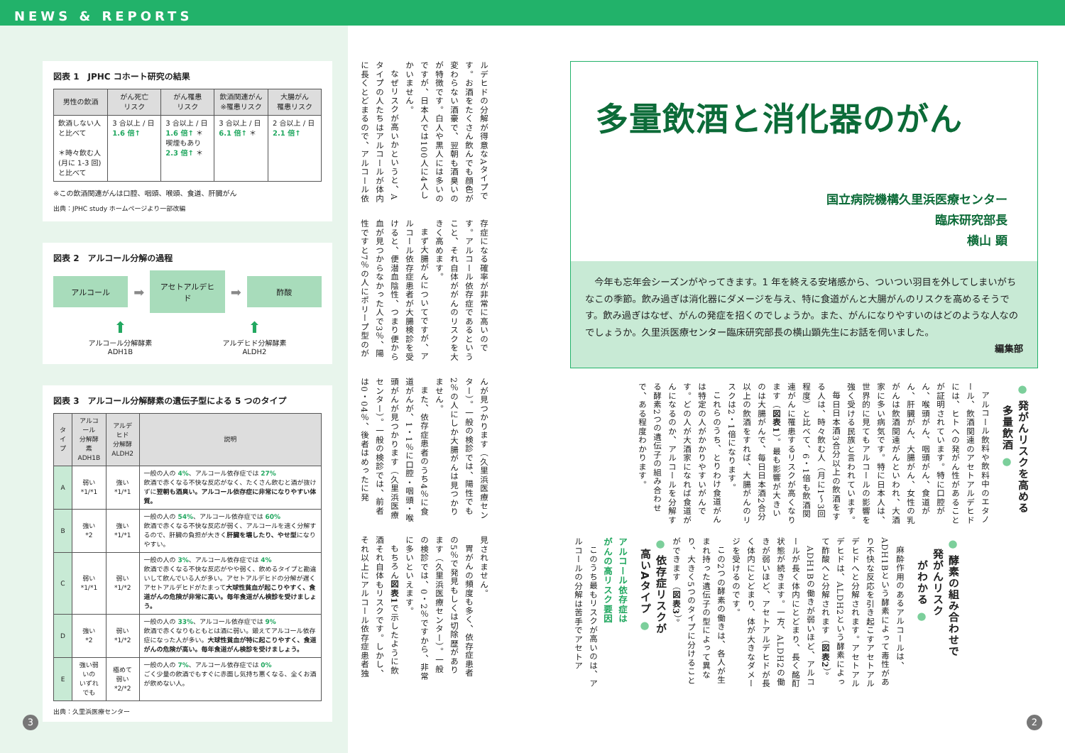NEWS & REPORTS
多量飲酒と消化器のがん
国立病院機構久里浜医療センター
臨床研究部長
横山 顕
　今年も忘年会シーズンがやってきます。1 年を終える安堵感から、ついつい羽目を外してしまいがちなこの季節。飲み過ぎは消化器にダメージを与え、特に食道がんと大腸がんのリスクを高めるそうです。飲み過ぎはなぜ、がんの発症を招くのでしょうか。また、がんになりやすいのはどのような人なのでしょうか。久里浜医療センター臨床研究部長の横山顕先生にお話を伺いました。
編集部
● 発がんリスクを高める
　　多量飲酒 ●
アルコール飲料や飲料中のエタノール、飲酒関連のアセトアルデヒドには、ヒトへの発がん性があることが証明されています。特に口腔がん、喉頭がん、咽頭がん、食道がん、肝臓がん、大腸がん、女性の乳がんは飲酒関連がんといわれ、大酒家に多い病気です。特に日本人は、世界的に見てもアルコールの影響を強く受ける民族と言われています。
毎日日本酒3合分以上の飲酒をする人は、時々飲む人（月に1～3回程度）と比べて、6・1倍も飲酒関連がんに罹患するリスクが高くなります（図表1）。最も影響が大きいのは大腸がんで、毎日日本酒2合分以上の飲酒をすれば、大腸がんのリスクは2・1倍になります。
これらのうち、とりわけ食道がんは特定の人がかかりやすいがんです。どの人が大酒家になれば食道がんになるのか、アルコールを分解する酵素2つの遺伝子の組み合わせで、ある程度わかります。
● 酵素の組み合わせで
　発がんリスク
　　がわかる ●
麻酔作用のあるアルコールは、ADH1Bという酵素によって毒性があり不快な反応を引き起こすアセトアルデヒドへと分解されます。アセトアルデヒドは、ALDH2という酵素によって酢酸へと分解されます（図表2）。
ADH1Bの働きが弱いほど、アルコールが長く体内にとどまり、長く酩酊状態が続きます。一方、ALDH2の働きが弱いほど、アセトアルデヒドが長く体内にとどまり、体が大きなダメージを受けるのです。
この2つの酵素の働きは、各人が生まれ持った遺伝子の型によって異なり、大きく5つのタイプに分けることができます（図表3）。
● 依存症リスクが
　高いAタイプ ●
アルコール依存症は
がんの高リスク要因
このうち最もリスクが高いのは、アルコールの分解は苦手でアセトア
ルデヒドの分解が得意なAタイプです。お酒をたくさん飲んでも顔色が変わらない酒豪で、翌朝も酒臭いのが特徴です。白人や黒人には多いのですが、日本人では100人に4人しかいません。
なぜリスクが高いかというと、Aタイプの人たちはアルコールが体内に長くとどまるので、アルコール依
存症になる確率が非常に高いのです。アルコール依存症であるということ、それ自体ががんのリスクを大きく高めます。
まず大腸がんについてですが、アルコール依存症患者が大腸検診を受けると、便潜血陰性、つまり便から血が見つからなかった人で3％、陽性ですと7％の人にポリープ型のが
んが見つかります（久里浜医療センター）。一般の検診では、陽性でも2％の人にしか大腸がんは見つかりません。
また、依存症患者のうち4％に食道がんが、1・1％に口腔・咽頭・喉頭がんが見つかります（久里浜医療センター）。一般の検診では、前者は0・04％、後者はめったに発
見されません。
胃がんの頻度も多く、依存症患者の5％で発見もしくは切除歴があります（久里浜医療センター）。一般の検診では、0・2％ですから、非常に多いといえます。
もちろん図表1で示したように飲酒それ自体もリスクです。しかし、それ以上にアルコール依存症患者独
図表 1　JPHC コホート研究の結果
| 男性の飲酒 | がん死亡 リスク | がん罹患 リスク | 飲酒関連がん ※罹患リスク | 大腸がん 罹患リスク |
| --- | --- | --- | --- | --- |
| 飲酒しない人 と比べて ＊時々飲む人 (月に 1-3 回) と比べて | 3 合以上 / 日 1.6 倍↑ | 3 合以上 / 日 1.6 倍↑ ＊ 喫煙もあり 2.3 倍↑ ＊ | 3 合以上 / 日 6.1 倍↑ ＊ | 2 合以上 / 日 2.1 倍↑ |
※この飲酒関連がんは口腔、咽頭、喉頭、食道、肝臓がん
出典：JPHC study ホームページより一部改編
図表 2　アルコール分解の過程
アルコール
➡
アセトアルデヒド
➡
酢酸
⬆
アルコール分解酵素
ADH1B
⬆
アルデヒド分解酵素
ALDH2
図表 3　アルコール分解酵素の遺伝子型による 5 つのタイプ
| タイプ | アルコール 分解酵素 ADH1B | アルデヒド 分解酵 ALDH2 | 説明 |
| --- | --- | --- | --- |
| A | 弱い *1/*1 | 強い *1/*1 | 一般の人の 4% 、アルコール依存症では 27% 飲酒で赤くなる不快な反応がなく、たくさん飲むと酒が抜けずに 翌朝も酒臭い。アルコール依存症に非常になりやすい体質。 |
| B | 強い *2 | 強い *1/*1 | 一般の人の 54% 、アルコール依存症では 60% 飲酒で赤くなる不快な反応が弱く、アルコールを速く分解するので、肝臓の負担が大きく 肝臓を壊したり、やせ型 になりやすい。 |
| C | 弱い *1/*1 | 弱い *1/*2 | 一般の人の 3% 、アルコール依存症では 4% 飲酒で赤くなる不快な反応がやや弱く、飲めるタイプと勘違いして飲んでいる人が多い。アセトアルデヒドの分解が遅くアセトアルデヒドがたまって 大球性貧血が起こりやすく、食道がんの危険が非常に高い。毎年食道がん検診を受けましょう。 |
| D | 強い *2 | 弱い *1/*2 | 一般の人の 33% 、アルコール依存症では 9% 飲酒で赤くなりもともとは酒に弱い。鍛えてアルコール依存症になった人が多い。 大球性貧血が特に起こりやすく、食道がんの危険が高い。毎年食道がん検診を受けましょう。 |
| E | 強い弱いの いずれでも | 極めて弱い *2/*2 | 一般の人の 7% 、アルコール依存症では 0% ごく少量の飲酒でもすぐに赤面し気持ち悪くなる、全くお酒が飲めない人。 |
出典：久里浜医療センター
2 3